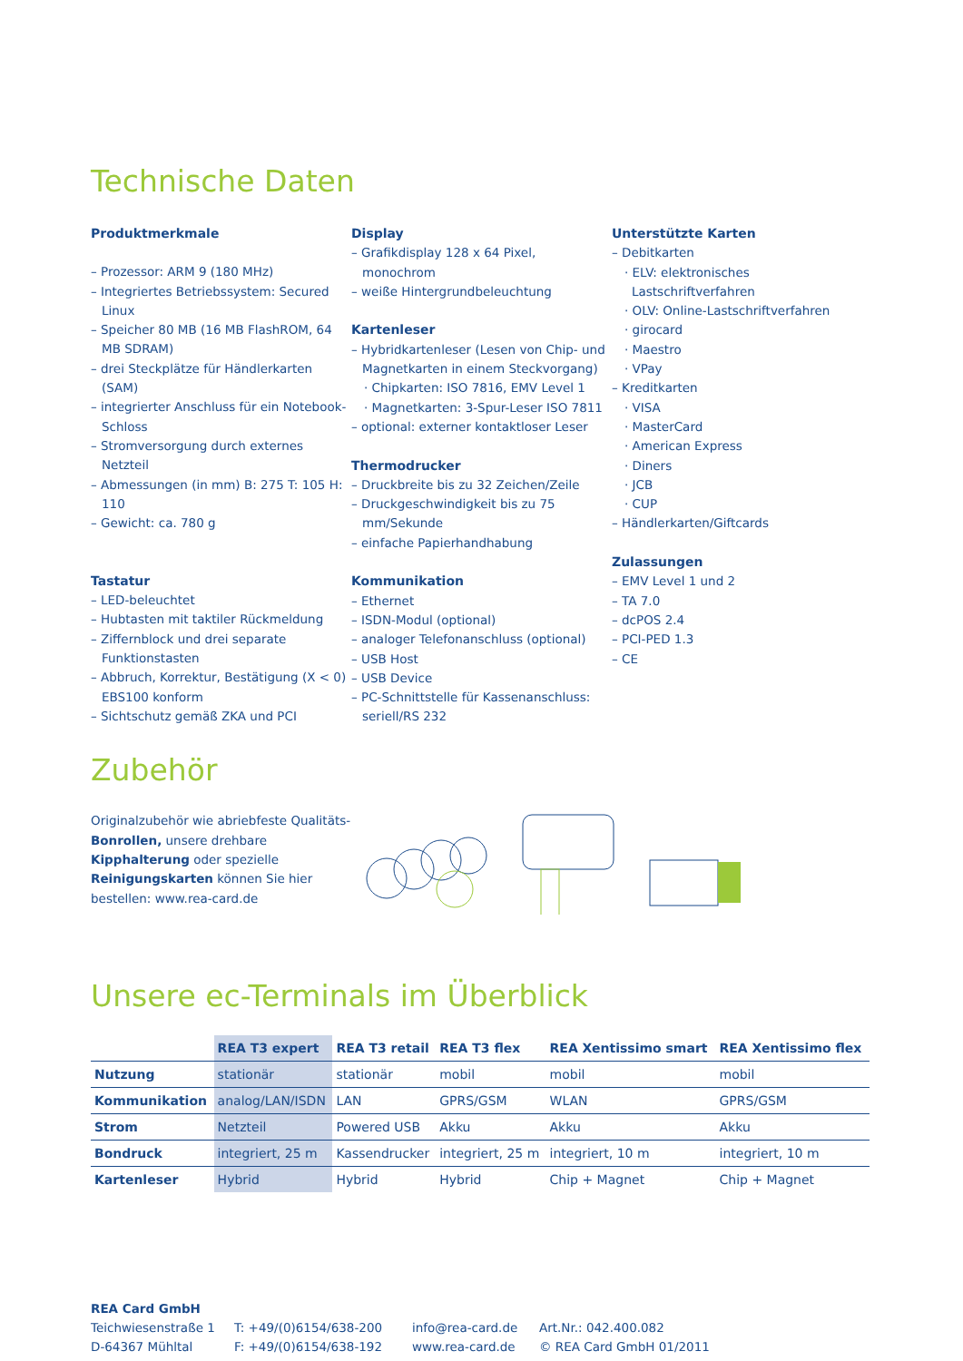Technische Daten
Produktmerkmale
– Prozessor: ARM 9 (180 MHz)
– Integriertes Betriebssystem: Secured Linux
– Speicher 80 MB (16 MB FlashROM, 64 MB SDRAM)
– drei Steckplätze für Händlerkarten (SAM)
– integrierter Anschluss für ein Notebook-Schloss
– Stromversorgung durch externes Netzteil
– Abmessungen (in mm) B: 275 T: 105 H: 110
– Gewicht: ca. 780 g
Tastatur
– LED-beleuchtet
– Hubtasten mit taktiler Rückmeldung
– Ziffernblock und drei separate Funktionstasten
– Abbruch, Korrektur, Bestätigung (X < 0) EBS100 konform
– Sichtschutz gemäß ZKA und PCI
Display
– Grafikdisplay 128 x 64 Pixel, monochrom
– weiße Hintergrundbeleuchtung
Kartenleser
– Hybridkartenleser (Lesen von Chip- und Magnetkarten in einem Steckvorgang)
· Chipkarten: ISO 7816, EMV Level 1
· Magnetkarten: 3-Spur-Leser ISO 7811
– optional: externer kontaktloser Leser
Thermodrucker
– Druckbreite bis zu 32 Zeichen/Zeile
– Druckgeschwindigkeit bis zu 75 mm/Sekunde
– einfache Papierhandhabung
Kommunikation
– Ethernet
– ISDN-Modul (optional)
– analoger Telefonanschluss (optional)
– USB Host
– USB Device
– PC-Schnittstelle für Kassenanschluss: seriell/RS 232
Unterstützte Karten
– Debitkarten
· ELV: elektronisches Lastschriftverfahren
· OLV: Online-Lastschriftverfahren
· girocard
· Maestro
· VPay
– Kreditkarten
· VISA
· MasterCard
· American Express
· Diners
· JCB
· CUP
– Händlerkarten/Giftcards
Zulassungen
– EMV Level 1 und 2
– TA 7.0
– dcPOS 2.4
– PCI-PED 1.3
– CE
Zubehör
Originalzubehör wie abriebfeste Qualitäts-Bonrollen, unsere drehbare Kipphalterung oder spezielle Reinigungskarten können Sie hier bestellen: www.rea-card.de
Unsere ec-Terminals im Überblick
| | REA T3 expert | REA T3 retail | REA T3 flex | REA Xentissimo smart | REA Xentissimo flex |
| --- | --- | --- | --- | --- | --- |
| Nutzung | stationär | stationär | mobil | mobil | mobil |
| Kommunikation | analog/LAN/ISDN | LAN | GPRS/GSM | WLAN | GPRS/GSM |
| Strom | Netzteil | Powered USB | Akku | Akku | Akku |
| Bondruck | integriert, 25 m | Kassendrucker | integriert, 25 m | integriert, 10 m | integriert, 10 m |
| Kartenleser | Hybrid | Hybrid | Hybrid | Chip + Magnet | Chip + Magnet |
REA Card GmbH
Teichwiesenstraße 1
D-64367 Mühltal
T: +49/(0)6154/638-200
F: +49/(0)6154/638-192
info@rea-card.de
www.rea-card.de
Art.Nr.: 042.400.082
© REA Card GmbH 01/2011